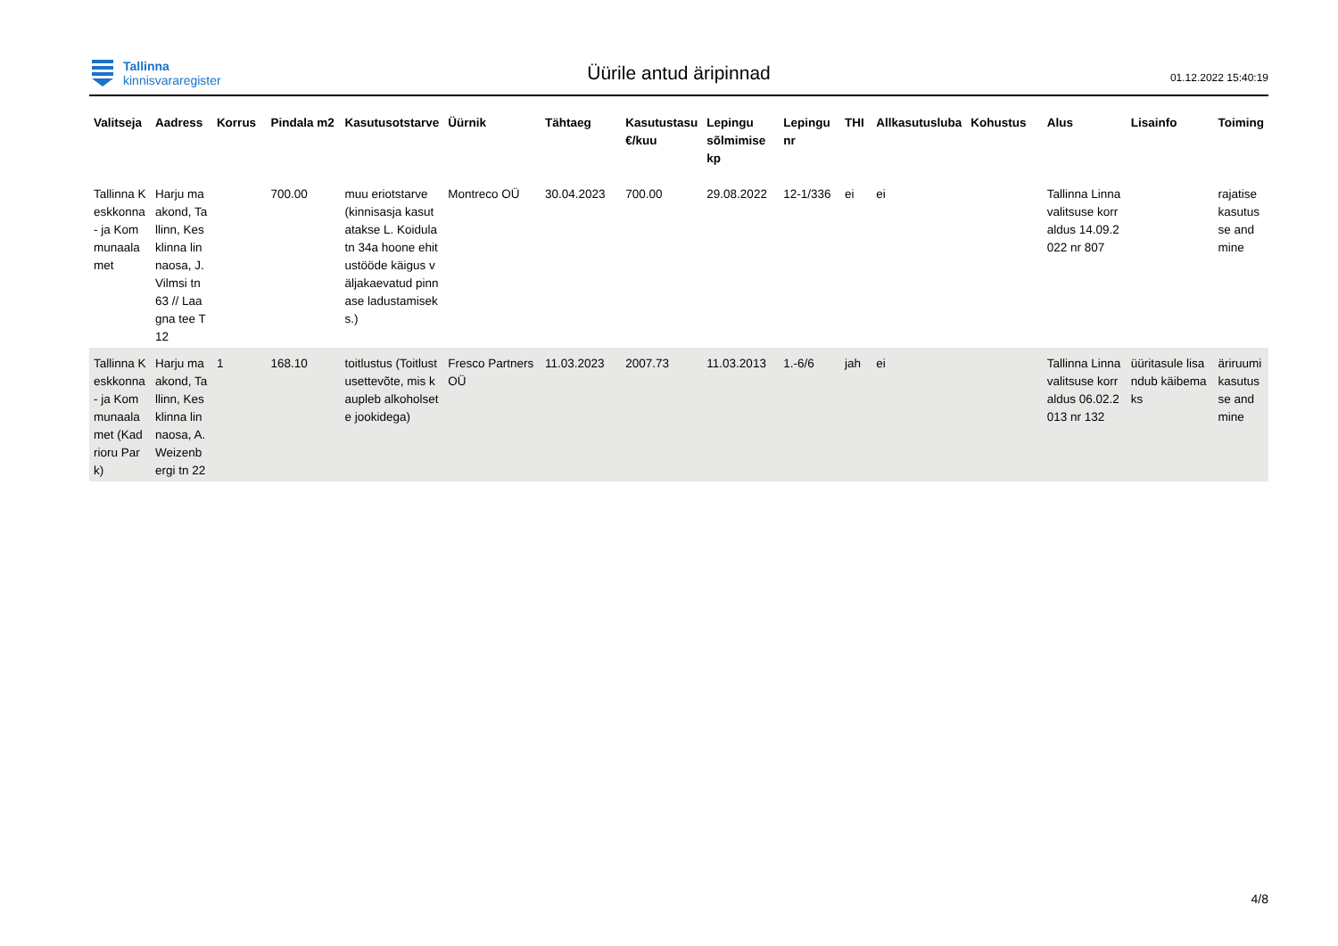Tallinna
kinnisvararegister
Üürile antud äripinnad
01.12.2022 15:40:19
| Valitseja | Aadress | Korrus | Pindala m2 | Kasutusotstarve | Üürnik | Tähtaeg | Kasutustasu €/kuu | Lepingu sõlmimise kp | Lepingu nr | THI | Allkasutusluba | Kohustus | Alus | Lisainfo | Toiming |
| --- | --- | --- | --- | --- | --- | --- | --- | --- | --- | --- | --- | --- | --- | --- | --- |
| Tallinna Keskkonna- ja Kommunaalamet | Harju maakond, Tallinn, Kesklinna linnaosa, J. Vilmsi tn 63 // Laagna tee T12 | | 700.00 | muu eriotstarve (kinnisasja kasutatakse L. Koidula tn 34a hoone ehitustööde käigus väljakaevatud pinnase ladustamiseks.) | Montreco OÜ | 30.04.2023 | 700.00 | 29.08.2022 | 12-1/336 | ei | ei | | Tallinna Linnavalitsuse korraldus 14.09.2022 nr 807 | | rajatise kasutusse andmine |
| Tallinna Keskkonna- ja Kommunaalamet (Kadrioru Park) | Harju maakond, Tallinn, Kesklinna linnaosa, A. Weizenbergi tn 22 | 1 | 168.10 | toitlustus (Toitlustusettevõte, mis kaupleb alkoholsete jookidega) | Fresco Partners OÜ | 11.03.2023 | 2007.73 | 11.03.2013 | 1.-6/6 | jah | ei | | Tallinna Linnavalitsuse korraldus 06.02.2013 nr 132 | üüritasule lisandub käibemaks | äriruumi kasutusse andmine |
4/8